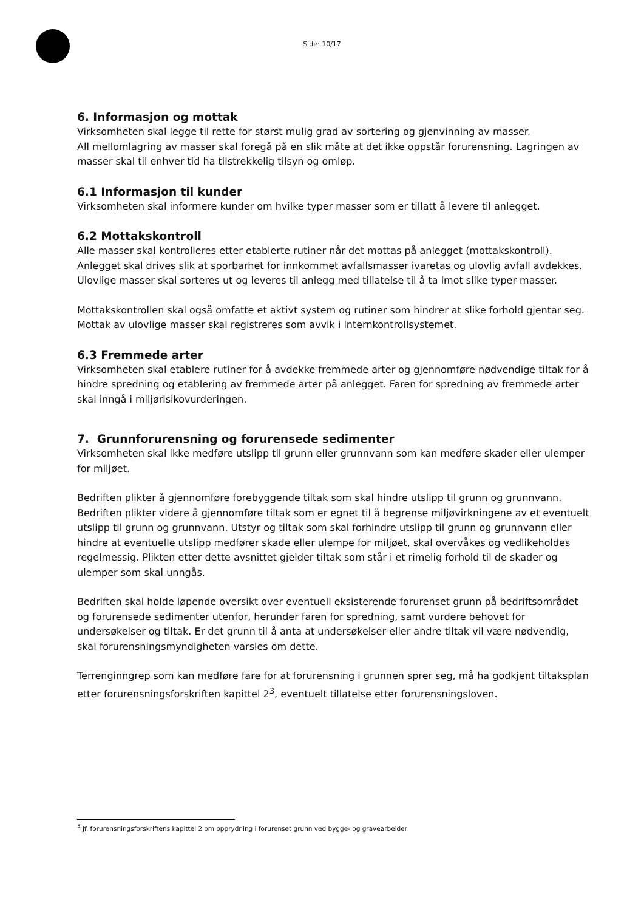Side: 10/17
6. Informasjon og mottak
Virksomheten skal legge til rette for størst mulig grad av sortering og gjenvinning av masser.
All mellomlagring av masser skal foregå på en slik måte at det ikke oppstår forurensning. Lagringen av masser skal til enhver tid ha tilstrekkelig tilsyn og omløp.
6.1 Informasjon til kunder
Virksomheten skal informere kunder om hvilke typer masser som er tillatt å levere til anlegget.
6.2 Mottakskontroll
Alle masser skal kontrolleres etter etablerte rutiner når det mottas på anlegget (mottakskontroll). Anlegget skal drives slik at sporbarhet for innkommet avfallsmasser ivaretas og ulovlig avfall avdekkes. Ulovlige masser skal sorteres ut og leveres til anlegg med tillatelse til å ta imot slike typer masser.
Mottakskontrollen skal også omfatte et aktivt system og rutiner som hindrer at slike forhold gjentar seg. Mottak av ulovlige masser skal registreres som avvik i internkontrollsystemet.
6.3 Fremmede arter
Virksomheten skal etablere rutiner for å avdekke fremmede arter og gjennomføre nødvendige tiltak for å hindre spredning og etablering av fremmede arter på anlegget. Faren for spredning av fremmede arter skal inngå i miljørisikovurderingen.
7. Grunnforurensning og forurensede sedimenter
Virksomheten skal ikke medføre utslipp til grunn eller grunnvann som kan medføre skader eller ulemper for miljøet.
Bedriften plikter å gjennomføre forebyggende tiltak som skal hindre utslipp til grunn og grunnvann. Bedriften plikter videre å gjennomføre tiltak som er egnet til å begrense miljøvirkningene av et eventuelt utslipp til grunn og grunnvann. Utstyr og tiltak som skal forhindre utslipp til grunn og grunnvann eller hindre at eventuelle utslipp medfører skade eller ulempe for miljøet, skal overvåkes og vedlikeholdes regelmessig. Plikten etter dette avsnittet gjelder tiltak som står i et rimelig forhold til de skader og ulemper som skal unngås.
Bedriften skal holde løpende oversikt over eventuell eksisterende forurenset grunn på bedriftsområdet og forurensede sedimenter utenfor, herunder faren for spredning, samt vurdere behovet for undersøkelser og tiltak. Er det grunn til å anta at undersøkelser eller andre tiltak vil være nødvendig, skal forurensningsmyndigheten varsles om dette.
Terrenginngrep som kan medføre fare for at forurensning i grunnen sprer seg, må ha godkjent tiltaksplan etter forurensningsforskriften kapittel 2<sup>3</sup>, eventuelt tillatelse etter forurensningsloven.
<sup>3</sup> Jf. forurensningsforskriftens kapittel 2 om opprydning i forurenset grunn ved bygge- og gravearbeider